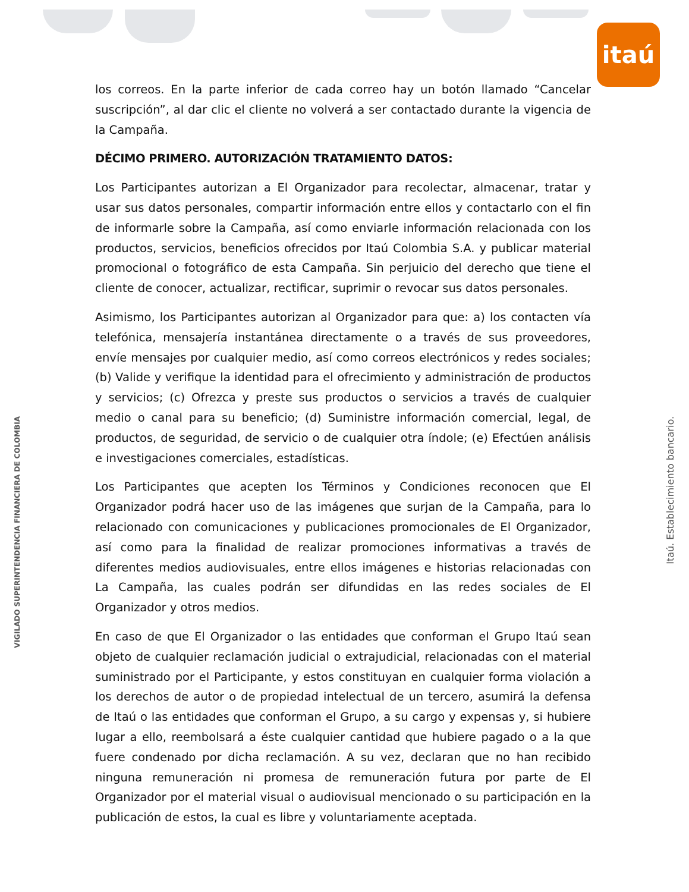itaú
VIGILADO SUPERINTENDENCIA FINANCIERA DE COLOMBIA
Itaú. Establecimiento bancario.
los correos. En la parte inferior de cada correo hay un botón llamado “Cancelar suscripción”, al dar clic el cliente no volverá a ser contactado durante la vigencia de la Campaña.
DÉCIMO PRIMERO. AUTORIZACIÓN TRATAMIENTO DATOS:
Los Participantes autorizan a El Organizador para recolectar, almacenar, tratar y usar sus datos personales, compartir información entre ellos y contactarlo con el fin de informarle sobre la Campaña, así como enviarle información relacionada con los productos, servicios, beneficios ofrecidos por Itaú Colombia S.A. y publicar material promocional o fotográfico de esta Campaña. Sin perjuicio del derecho que tiene el cliente de conocer, actualizar, rectificar, suprimir o revocar sus datos personales.
Asimismo, los Participantes autorizan al Organizador para que: a) los contacten vía telefónica, mensajería instantánea directamente o a través de sus proveedores, envíe mensajes por cualquier medio, así como correos electrónicos y redes sociales; (b) Valide y verifique la identidad para el ofrecimiento y administración de productos y servicios; (c) Ofrezca y preste sus productos o servicios a través de cualquier medio o canal para su beneficio; (d) Suministre información comercial, legal, de productos, de seguridad, de servicio o de cualquier otra índole; (e) Efectúen análisis e investigaciones comerciales, estadísticas.
Los Participantes que acepten los Términos y Condiciones reconocen que El Organizador podrá hacer uso de las imágenes que surjan de la Campaña, para lo relacionado con comunicaciones y publicaciones promocionales de El Organizador, así como para la finalidad de realizar promociones informativas a través de diferentes medios audiovisuales, entre ellos imágenes e historias relacionadas con La Campaña, las cuales podrán ser difundidas en las redes sociales de El Organizador y otros medios.
En caso de que El Organizador o las entidades que conforman el Grupo Itaú sean objeto de cualquier reclamación judicial o extrajudicial, relacionadas con el material suministrado por el Participante, y estos constituyan en cualquier forma violación a los derechos de autor o de propiedad intelectual de un tercero, asumirá la defensa de Itaú o las entidades que conforman el Grupo, a su cargo y expensas y, si hubiere lugar a ello, reembolsará a éste cualquier cantidad que hubiere pagado o a la que fuere condenado por dicha reclamación. A su vez, declaran que no han recibido ninguna remuneración ni promesa de remuneración futura por parte de El Organizador por el material visual o audiovisual mencionado o su participación en la publicación de estos, la cual es libre y voluntariamente aceptada.